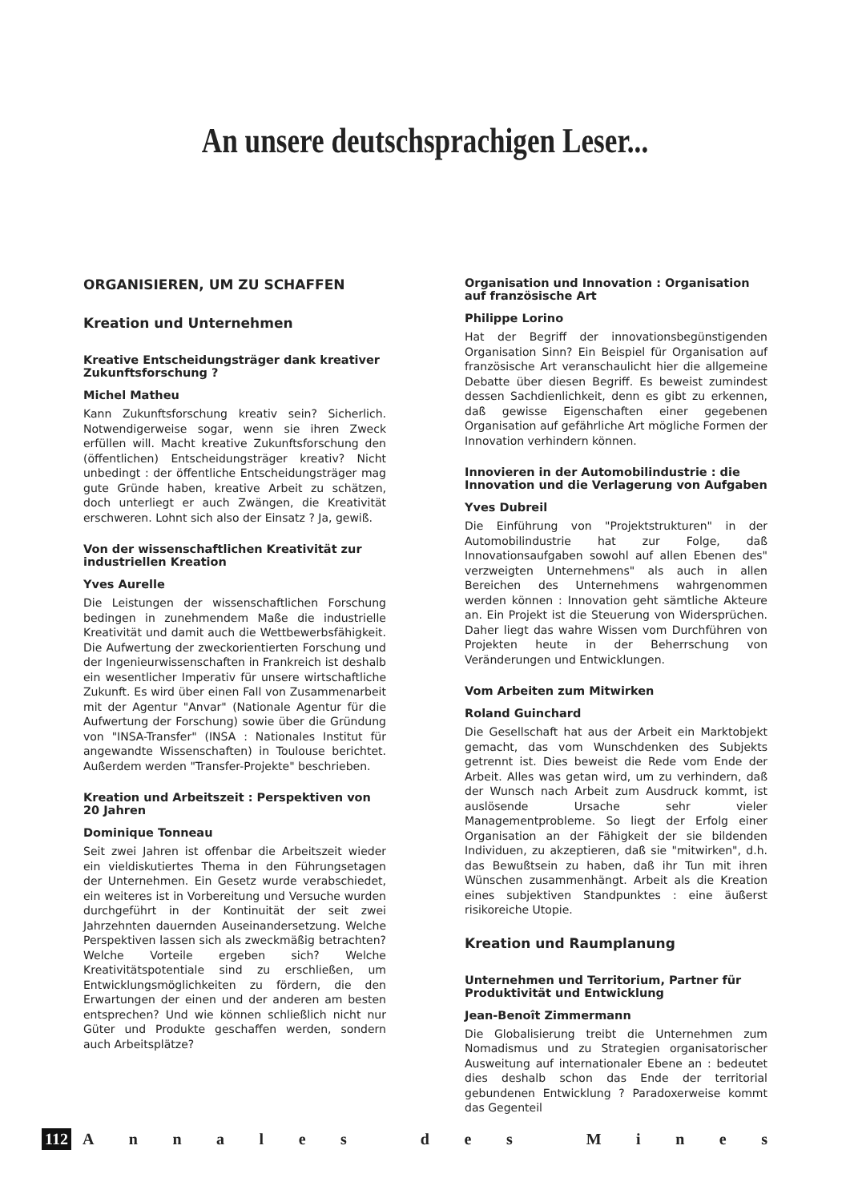An unsere deutschsprachigen Leser...
ORGANISIEREN, UM ZU SCHAFFEN
Kreation und Unternehmen
Kreative Entscheidungsträger dank kreativer Zukunftsforschung ?
Michel Matheu
Kann Zukunftsforschung kreativ sein? Sicherlich. Notwendigerweise sogar, wenn sie ihren Zweck erfüllen will. Macht kreative Zukunftsforschung den (öffentlichen) Entscheidungsträger kreativ? Nicht unbedingt : der öffentliche Entscheidungsträger mag gute Gründe haben, kreative Arbeit zu schätzen, doch unterliegt er auch Zwängen, die Kreativität erschweren. Lohnt sich also der Einsatz ? Ja, gewiß.
Von der wissenschaftlichen Kreativität zur industriellen Kreation
Yves Aurelle
Die Leistungen der wissenschaftlichen Forschung bedingen in zunehmendem Maße die industrielle Kreativität und damit auch die Wettbewerbsfähigkeit. Die Aufwertung der zweckorientierten Forschung und der Ingenieurwissenschaften in Frankreich ist deshalb ein wesentlicher Imperativ für unsere wirtschaftliche Zukunft. Es wird über einen Fall von Zusammenarbeit mit der Agentur "Anvar" (Nationale Agentur für die Aufwertung der Forschung) sowie über die Gründung von "INSA-Transfer" (INSA : Nationales Institut für angewandte Wissenschaften) in Toulouse berichtet. Außerdem werden "Transfer-Projekte" beschrieben.
Kreation und Arbeitszeit : Perspektiven von 20 Jahren
Dominique Tonneau
Seit zwei Jahren ist offenbar die Arbeitszeit wieder ein vieldiskutiertes Thema in den Führungsetagen der Unternehmen. Ein Gesetz wurde verabschiedet, ein weiteres ist in Vorbereitung und Versuche wurden durchgeführt in der Kontinuität der seit zwei Jahrzehnten dauernden Auseinandersetzung. Welche Perspektiven lassen sich als zweckmäßig betrachten? Welche Vorteile ergeben sich? Welche Kreativitätspotentiale sind zu erschließen, um Entwicklungsmöglichkeiten zu fördern, die den Erwartungen der einen und der anderen am besten entsprechen? Und wie können schließlich nicht nur Güter und Produkte geschaffen werden, sondern auch Arbeitsplätze?
Organisation und Innovation : Organisation auf französische Art
Philippe Lorino
Hat der Begriff der innovationsbegünstigenden Organisation Sinn? Ein Beispiel für Organisation auf französische Art veranschaulicht hier die allgemeine Debatte über diesen Begriff. Es beweist zumindest dessen Sachdienlichkeit, denn es gibt zu erkennen, daß gewisse Eigenschaften einer gegebenen Organisation auf gefährliche Art mögliche Formen der Innovation verhindern können.
Innovieren in der Automobilindustrie : die Innovation und die Verlagerung von Aufgaben
Yves Dubreil
Die Einführung von "Projektstrukturen" in der Automobilindustrie hat zur Folge, daß Innovationsaufgaben sowohl auf allen Ebenen des" verzweigten Unternehmens" als auch in allen Bereichen des Unternehmens wahrgenommen werden können : Innovation geht sämtliche Akteure an. Ein Projekt ist die Steuerung von Widersprüchen. Daher liegt das wahre Wissen vom Durchführen von Projekten heute in der Beherrschung von Veränderungen und Entwicklungen.
Vom Arbeiten zum Mitwirken
Roland Guinchard
Die Gesellschaft hat aus der Arbeit ein Marktobjekt gemacht, das vom Wunschdenken des Subjekts getrennt ist. Dies beweist die Rede vom Ende der Arbeit. Alles was getan wird, um zu verhindern, daß der Wunsch nach Arbeit zum Ausdruck kommt, ist auslösende Ursache sehr vieler Managementprobleme. So liegt der Erfolg einer Organisation an der Fähigkeit der sie bildenden Individuen, zu akzeptieren, daß sie "mitwirken", d.h. das Bewußtsein zu haben, daß ihr Tun mit ihren Wünschen zusammenhängt. Arbeit als die Kreation eines subjektiven Standpunktes : eine äußerst risikoreiche Utopie.
Kreation und Raumplanung
Unternehmen und Territorium, Partner für Produktivität und Entwicklung
Jean-Benoît Zimmermann
Die Globalisierung treibt die Unternehmen zum Nomadismus und zu Strategien organisatorischer Ausweitung auf internationaler Ebene an : bedeutet dies deshalb schon das Ende der territorial gebundenen Entwicklung ? Paradoxerweise kommt das Gegenteil
112 Annales des Mines